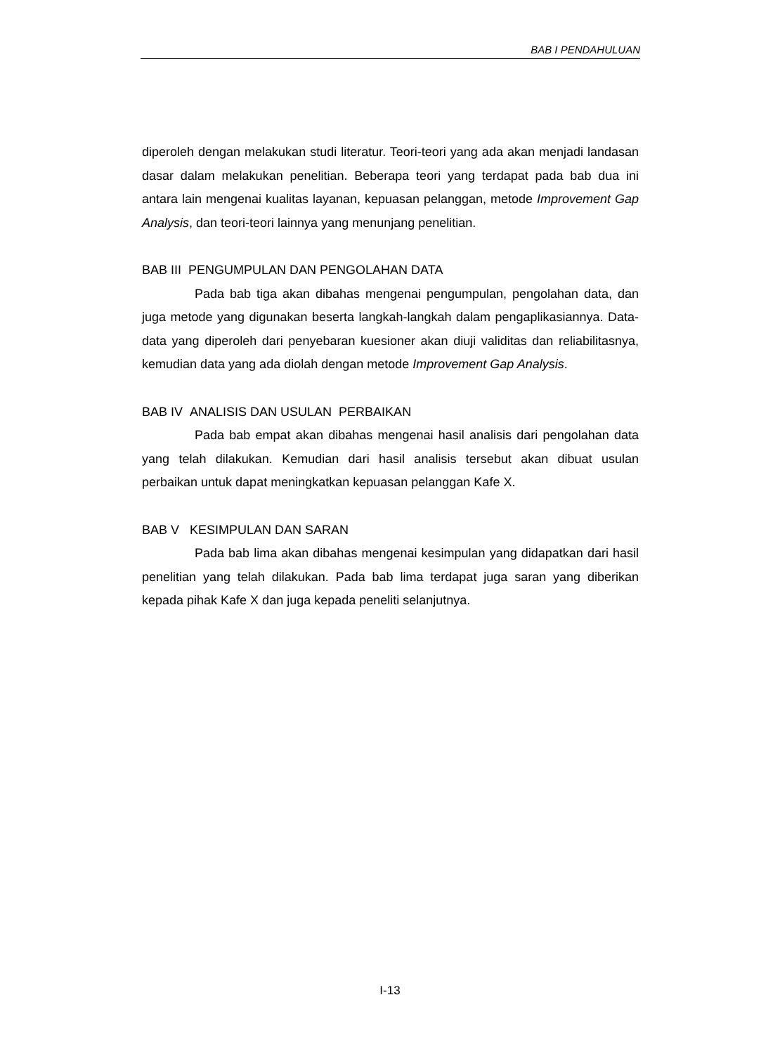BAB I PENDAHULUAN
diperoleh dengan melakukan studi literatur. Teori-teori yang ada akan menjadi landasan dasar dalam melakukan penelitian. Beberapa teori yang terdapat pada bab dua ini antara lain mengenai kualitas layanan, kepuasan pelanggan, metode Improvement Gap Analysis, dan teori-teori lainnya yang menunjang penelitian.
BAB III PENGUMPULAN DAN PENGOLAHAN DATA
Pada bab tiga akan dibahas mengenai pengumpulan, pengolahan data, dan juga metode yang digunakan beserta langkah-langkah dalam pengaplikasiannya. Data-data yang diperoleh dari penyebaran kuesioner akan diuji validitas dan reliabilitasnya, kemudian data yang ada diolah dengan metode Improvement Gap Analysis.
BAB IV ANALISIS DAN USULAN PERBAIKAN
Pada bab empat akan dibahas mengenai hasil analisis dari pengolahan data yang telah dilakukan. Kemudian dari hasil analisis tersebut akan dibuat usulan perbaikan untuk dapat meningkatkan kepuasan pelanggan Kafe X.
BAB V KESIMPULAN DAN SARAN
Pada bab lima akan dibahas mengenai kesimpulan yang didapatkan dari hasil penelitian yang telah dilakukan. Pada bab lima terdapat juga saran yang diberikan kepada pihak Kafe X dan juga kepada peneliti selanjutnya.
I-13